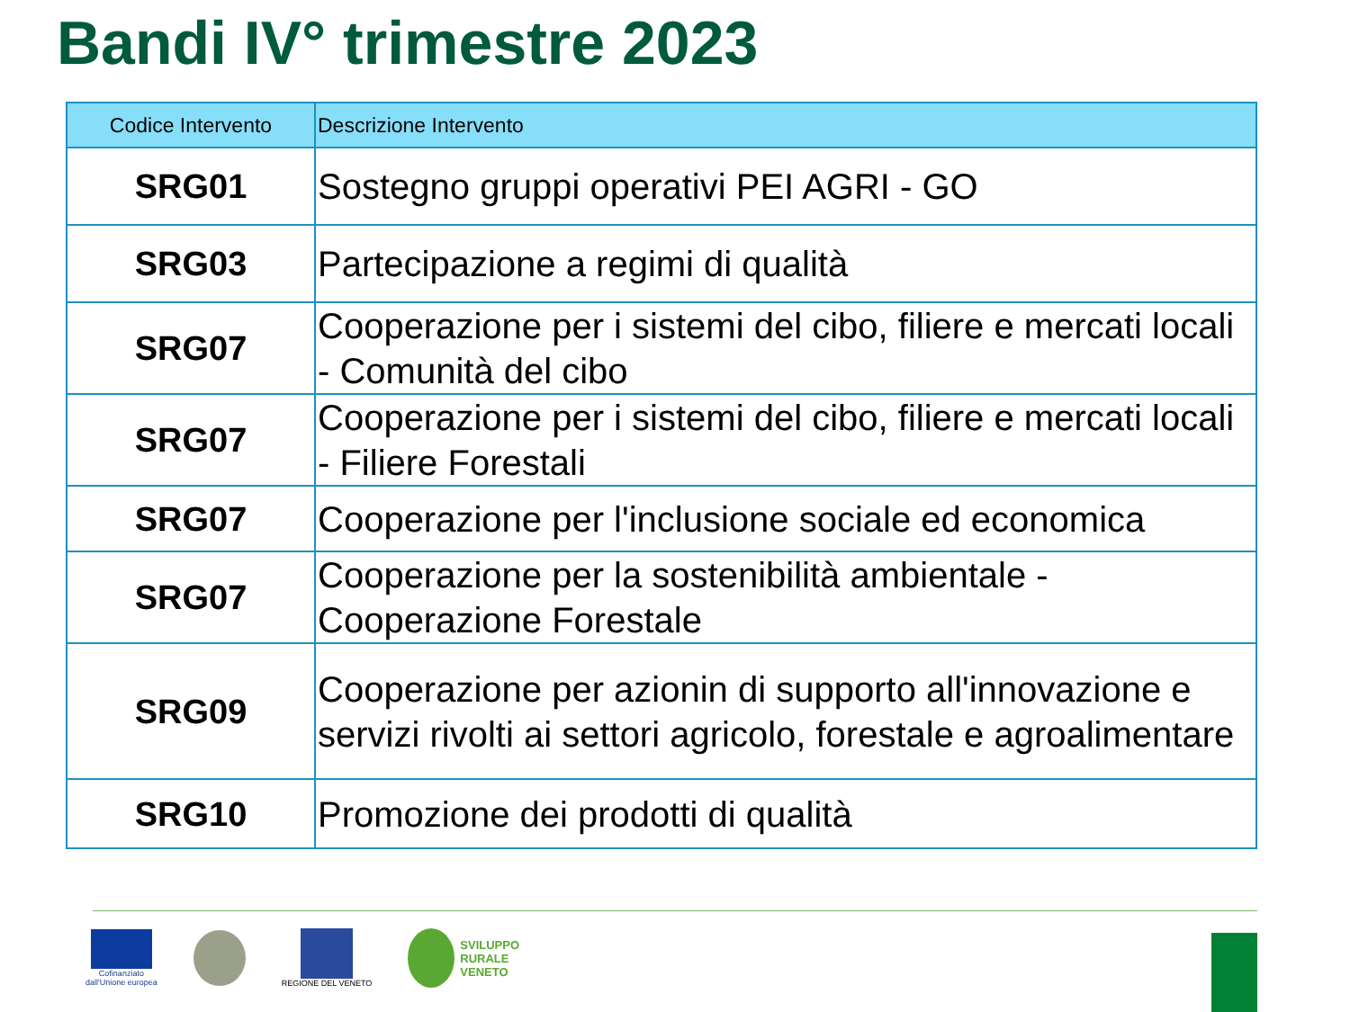Bandi IV° trimestre 2023
| Codice Intervento | Descrizione Intervento |
| --- | --- |
| SRG01 | Sostegno gruppi operativi PEI AGRI - GO |
| SRG03 | Partecipazione a regimi di qualità |
| SRG07 | Cooperazione per i sistemi del cibo, filiere e mercati locali - Comunità del cibo |
| SRG07 | Cooperazione per i sistemi del cibo, filiere e mercati locali - Filiere Forestali |
| SRG07 | Cooperazione per l'inclusione sociale ed economica |
| SRG07 | Cooperazione per la sostenibilità ambientale - Cooperazione Forestale |
| SRG09 | Cooperazione per azionin di supporto all'innovazione e servizi rivolti ai settori agricolo, forestale e agroalimentare |
| SRG10 | Promozione dei prodotti di qualità |
Cofinanziato
dall'Unione europea
REGIONE DEL VENETO
SVILUPPO
RURALE
VENETO